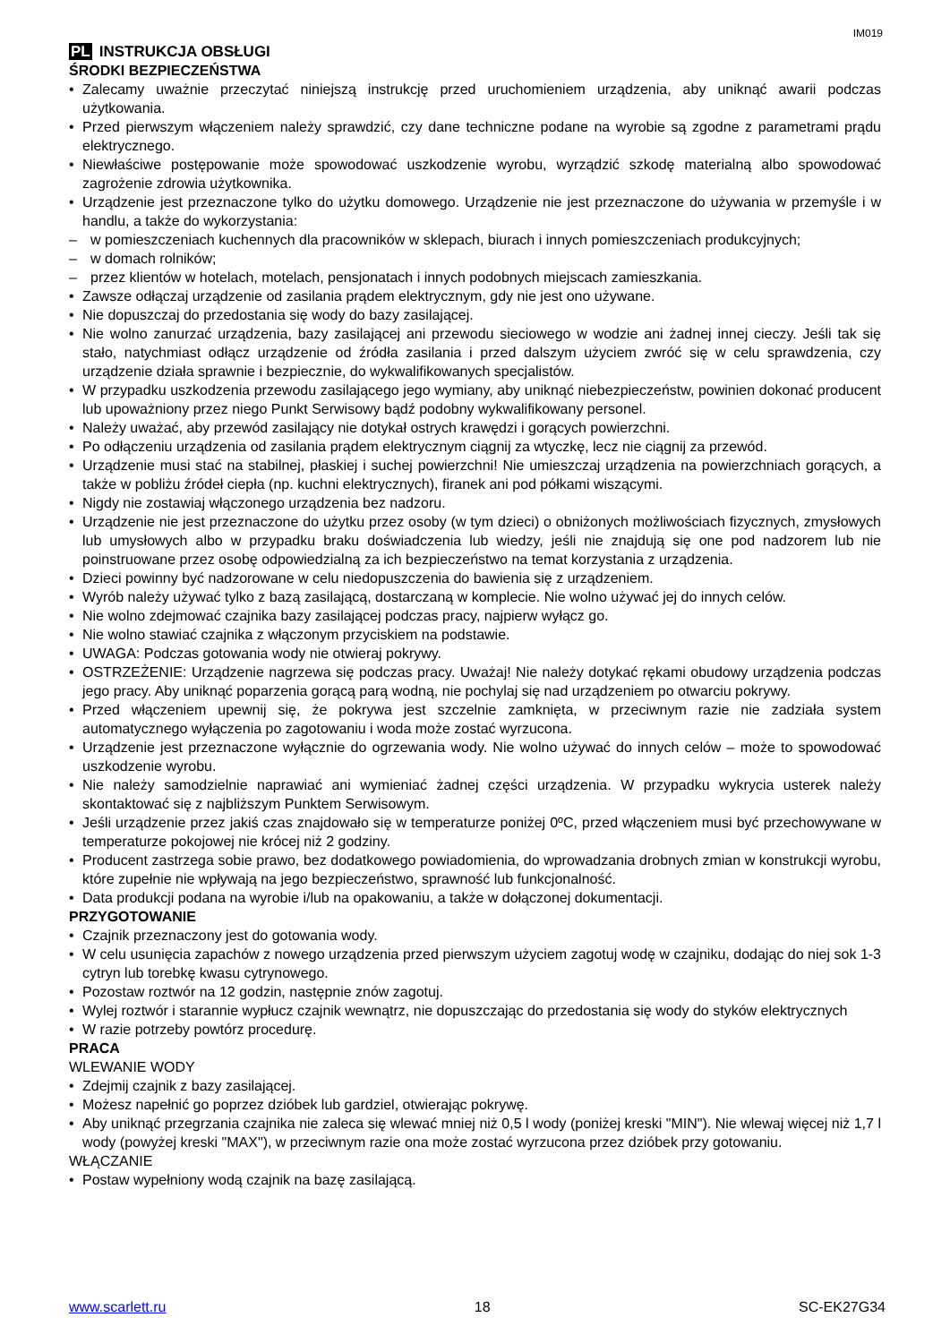IM019
PL INSTRUKCJA OBSŁUGI
ŚRODKI BEZPIECZEŃSTWA
Zalecamy uważnie przeczytać niniejszą instrukcję przed uruchomieniem urządzenia, aby uniknąć awarii podczas użytkowania.
Przed pierwszym włączeniem należy sprawdzić, czy dane techniczne podane na wyrobie są zgodne z parametrami prądu elektrycznego.
Niewłaściwe postępowanie może spowodować uszkodzenie wyrobu, wyrządzić szkodę materialną albo spowodować zagrożenie zdrowia użytkownika.
Urządzenie jest przeznaczone tylko do użytku domowego. Urządzenie nie jest przeznaczone do używania w przemyśle i w handlu, a także do wykorzystania:
w pomieszczeniach kuchennych dla pracowników w sklepach, biurach i innych pomieszczeniach produkcyjnych;
w domach rolników;
przez klientów w hotelach, motelach, pensjonatach i innych podobnych miejscach zamieszkania.
Zawsze odłączaj urządzenie od zasilania prądem elektrycznym, gdy nie jest ono używane.
Nie dopuszczaj do przedostania się wody do bazy zasilającej.
Nie wolno zanurzać urządzenia, bazy zasilającej ani przewodu sieciowego w wodzie ani żadnej innej cieczy. Jeśli tak się stało, natychmiast odłącz urządzenie od źródła zasilania i przed dalszym użyciem zwróć się w celu sprawdzenia, czy urządzenie działa sprawnie i bezpiecznie, do wykwalifikowanych specjalistów.
W przypadku uszkodzenia przewodu zasilającego jego wymiany, aby uniknąć niebezpieczeństw, powinien dokonać producent lub upoważniony przez niego Punkt Serwisowy bądź podobny wykwalifikowany personel.
Należy uważać, aby przewód zasilający nie dotykał ostrych krawędzi i gorących powierzchni.
Po odłączeniu urządzenia od zasilania prądem elektrycznym ciągnij za wtyczkę, lecz nie ciągnij za przewód.
Urządzenie musi stać na stabilnej, płaskiej i suchej powierzchni! Nie umieszczaj urządzenia na powierzchniach gorących, a także w pobliżu źródeł ciepła (np. kuchni elektrycznych), firanek ani pod półkami wiszącymi.
Nigdy nie zostawiaj włączonego urządzenia bez nadzoru.
Urządzenie nie jest przeznaczone do użytku przez osoby (w tym dzieci) o obniżonych możliwościach fizycznych, zmysłowych lub umysłowych albo w przypadku braku doświadczenia lub wiedzy, jeśli nie znajdują się one pod nadzorem lub nie poinstruowane przez osobę odpowiedzialną za ich bezpieczeństwo na temat korzystania z urządzenia.
Dzieci powinny być nadzorowane w celu niedopuszczenia do bawienia się z urządzeniem.
Wyrób należy używać tylko z bazą zasilającą, dostarczaną w komplecie. Nie wolno używać jej do innych celów.
Nie wolno zdejmować czajnika bazy zasilającej podczas pracy, najpierw wyłącz go.
Nie wolno stawiać czajnika z włączonym przyciskiem na podstawie.
UWAGA: Podczas gotowania wody nie otwieraj pokrywy.
OSTRZEŻENIE: Urządzenie nagrzewa się podczas pracy. Uważaj! Nie należy dotykać rękami obudowy urządzenia podczas jego pracy. Aby uniknąć poparzenia gorącą parą wodną, nie pochylaj się nad urządzeniem po otwarciu pokrywy.
Przed włączeniem upewnij się, że pokrywa jest szczelnie zamknięta, w przeciwnym razie nie zadziała system automatycznego wyłączenia po zagotowaniu i woda może zostać wyrzucona.
Urządzenie jest przeznaczone wyłącznie do ogrzewania wody. Nie wolno używać do innych celów – może to spowodować uszkodzenie wyrobu.
Nie należy samodzielnie naprawiać ani wymieniać żadnej części urządzenia. W przypadku wykrycia usterek należy skontaktować się z najbliższym Punktem Serwisowym.
Jeśli urządzenie przez jakiś czas znajdowało się w temperaturze poniżej 0ºC, przed włączeniem musi być przechowywane w temperaturze pokojowej nie krócej niż 2 godziny.
Producent zastrzega sobie prawo, bez dodatkowego powiadomienia, do wprowadzania drobnych zmian w konstrukcji wyrobu, które zupełnie nie wpływają na jego bezpieczeństwo, sprawność lub funkcjonalność.
Data produkcji podana na wyrobie i/lub na opakowaniu, a także w dołączonej dokumentacji.
PRZYGOTOWANIE
Czajnik przeznaczony jest do gotowania wody.
W celu usunięcia zapachów z nowego urządzenia przed pierwszym użyciem zagotuj wodę w czajniku, dodając do niej sok 1-3 cytryn lub torebkę kwasu cytrynowego.
Pozostaw roztwór na 12 godzin, następnie znów zagotuj.
Wylej roztwór i starannie wypłucz czajnik wewnątrz, nie dopuszczając do przedostania się wody do styków elektrycznych
W razie potrzeby powtórz procedurę.
PRACA
WLEWANIE WODY
Zdejmij czajnik z bazy zasilającej.
Możesz napełnić go poprzez dzióbek lub gardziel, otwierając pokrywę.
Aby uniknąć przegrzania czajnika nie zaleca się wlewać mniej niż 0,5 l wody (poniżej kreski "MIN"). Nie wlewaj więcej niż 1,7 l wody (powyżej kreski "MAX"), w przeciwnym razie ona może zostać wyrzucona przez dzióbek przy gotowaniu.
WŁĄCZANIE
Postaw wypełniony wodą czajnik na bazę zasilającą.
www.scarlett.ru 18 SC-EK27G34